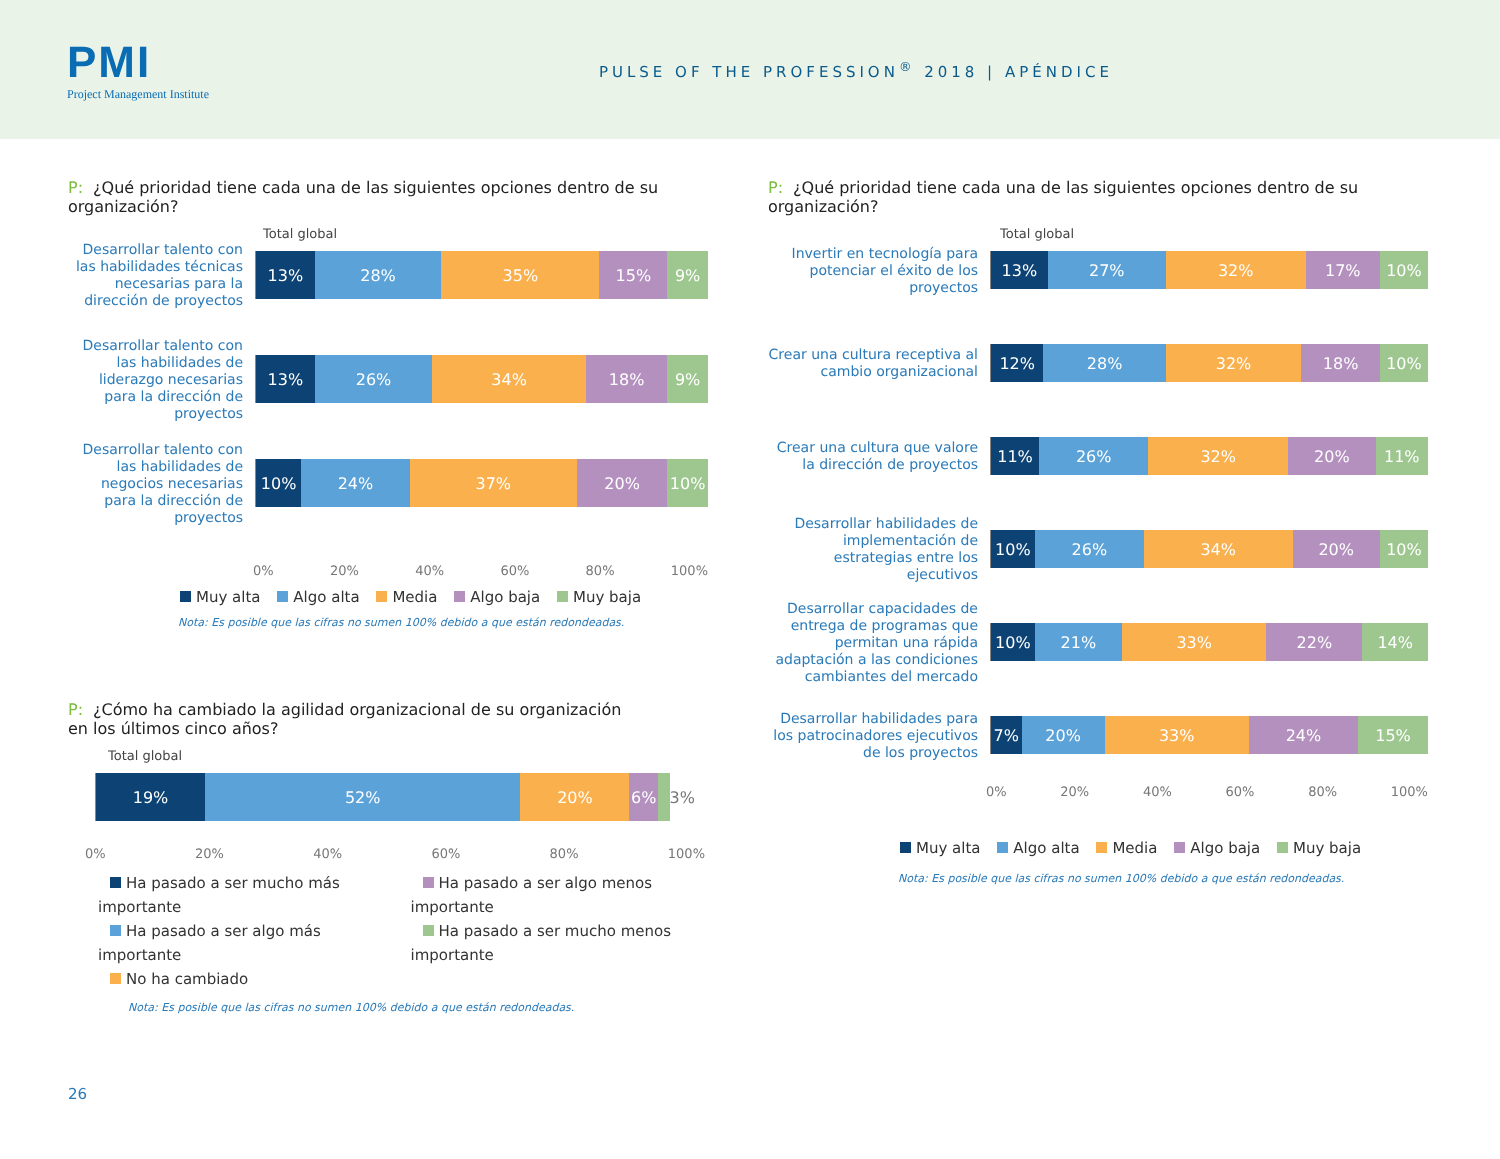PMI
Project Management Institute
PULSE OF THE PROFESSION<sup>®</sup> 2018 | APÉNDICE
P: ¿Qué prioridad tiene cada una de las siguientes opciones dentro de su organización?
Total global
Desarrollar talento con las habilidades técnicas necesarias para la dirección de proyectos
13% 28% 35% 15% 9%
Desarrollar talento con las habilidades de liderazgo necesarias para la dirección de proyectos
13% 26% 34% 18% 9%
Desarrollar talento con las habilidades de negocios necesarias para la dirección de proyectos
10% 24% 37% 20% 10%
0% 20% 40% 60% 80% 100%
Muy alta Algo alta Media Algo baja Muy baja
Nota: Es posible que las cifras no sumen 100% debido a que están redondeadas.
P: ¿Cómo ha cambiado la agilidad organizacional de su organización
en los últimos cinco años?
Total global
19% 52% 20% 6%
3%
0% 20% 40% 60% 80% 100%
Ha pasado a ser mucho más importante
Ha pasado a ser algo más importante
No ha cambiado
Ha pasado a ser algo menos importante
Ha pasado a ser mucho menos importante
Nota: Es posible que las cifras no sumen 100% debido a que están redondeadas.
P: ¿Qué prioridad tiene cada una de las siguientes opciones dentro de su organización?
Total global
Invertir en tecnología para potenciar el éxito de los proyectos
13% 27% 32% 17% 10%
Crear una cultura receptiva al cambio organizacional
12% 28% 32% 18% 10%
Crear una cultura que valore la dirección de proyectos
11% 26% 32% 20% 11%
Desarrollar habilidades de implementación de estrategias entre los ejecutivos
10% 26% 34% 20% 10%
Desarrollar capacidades de entrega de programas que permitan una rápida adaptación a las condiciones cambiantes del mercado
10% 21% 33% 22% 14%
Desarrollar habilidades para los patrocinadores ejecutivos de los proyectos
7% 20% 33% 24% 15%
0% 20% 40% 60% 80% 100%
Muy alta Algo alta Media Algo baja Muy baja
Nota: Es posible que las cifras no sumen 100% debido a que están redondeadas.
26